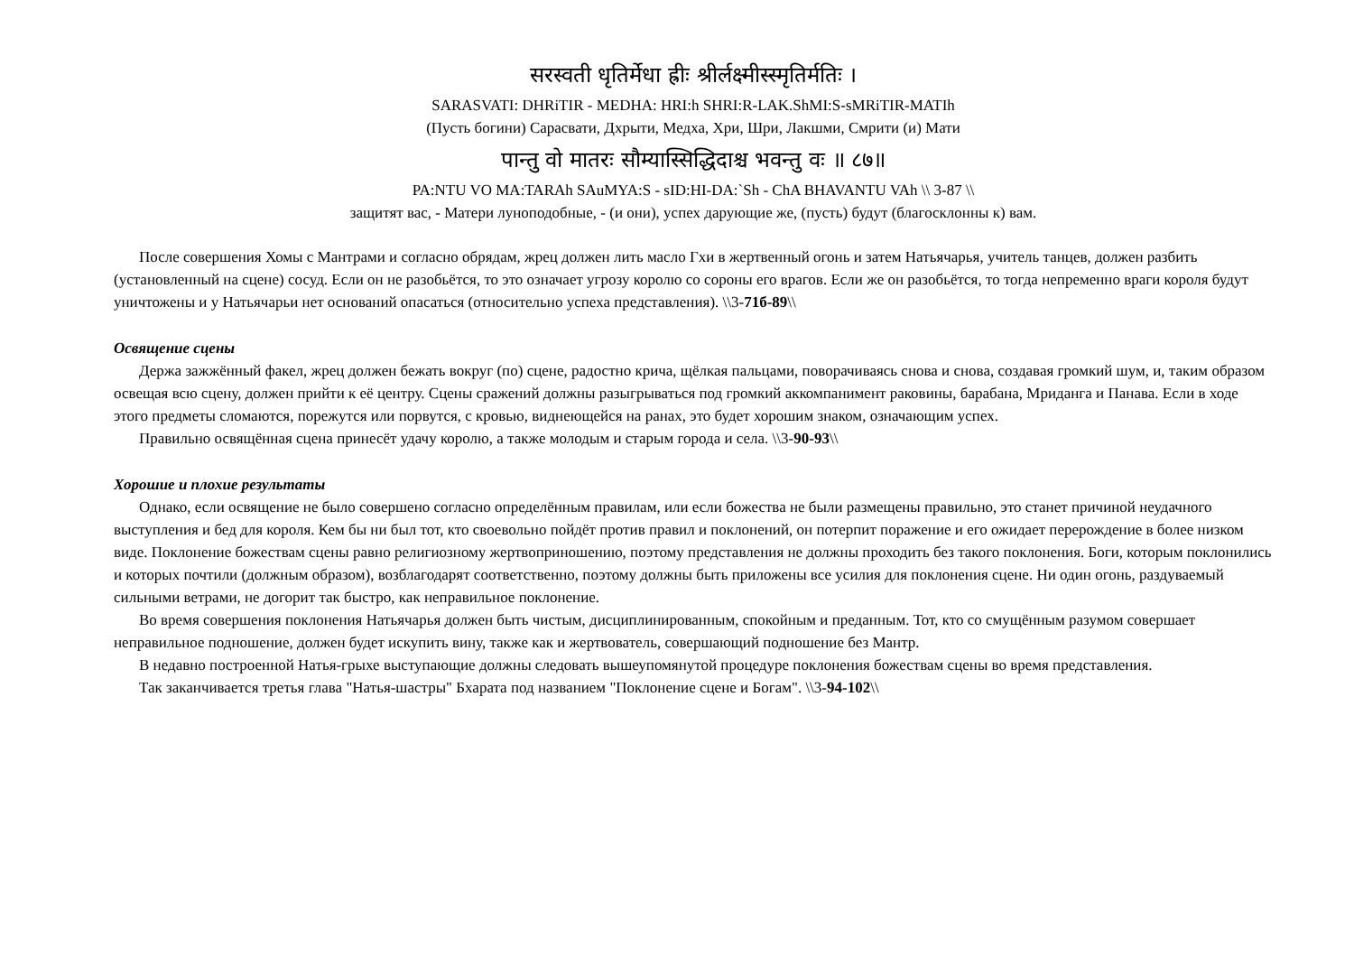सरस्वती धृतिर्मेधा ह्रीः श्रीर्लक्ष्मीस्स्मृतिर्मतिः ।
SARASVATI: DHRiTIR - MEDHA: HRI:h SHRI:R-LAK.ShMI:S-sMRiTIR-MATIh
(Пусть богини) Сарасвати, Дхрыти, Медха, Хри, Шри, Лакшми, Смрити (и) Мати
पान्तु वो मातरः सौम्यास्सिद्धिदाश्च भवन्तु वः ॥ ८७॥
PA:NTU VO MA:TARAh SAuMYA:S - sID:HI-DA:`Sh - ChA BHAVANTU VAh \\ 3-87 \\
защитят вас, - Матери луноподобные, - (и они), успех дарующие же, (пусть) будут (благосклонны к) вам.
После совершения Хомы с Мантрами и согласно обрядам, жрец должен лить масло Гхи в жертвенный огонь и затем Натьячарья, учитель танцев, должен разбить (установленный на сцене) сосуд. Если он не разобьётся, то это означает угрозу королю со сороны его врагов. Если же он разобьётся, то тогда непременно враги короля будут уничтожены и у Натьячарьи нет оснований опасаться (относительно успеха представления). \\3-71б-89\\
Освящение сцены
Держа зажжённый факел, жрец должен бежать вокруг (по) сцене, радостно крича, щёлкая пальцами, поворачиваясь снова и снова, создавая громкий шум, и, таким образом освещая всю сцену, должен прийти к её центру. Сцены сражений должны разыгрываться под громкий аккомпанимент раковины, барабана, Мриданга и Панава. Если в ходе этого предметы сломаются, порежутся или порвутся, с кровью, виднеющейся на ранах, это будет хорошим знаком, означающим успех.
Правильно освящённая сцена принесёт удачу королю, а также молодым и старым города и села. \\3-90-93\\
Хорошие и плохие результаты
Однако, если освящение не было совершено согласно определённым правилам, или если божества не были размещены правильно, это станет причиной неудачного выступления и бед для короля. Кем бы ни был тот, кто своевольно пойдёт против правил и поклонений, он потерпит поражение и его ожидает перерождение в более низком виде. Поклонение божествам сцены равно религиозному жертвоприношению, поэтому представления не должны проходить без такого поклонения. Боги, которым поклонились и которых почтили (должным образом), возблагодарят соответственно, поэтому должны быть приложены все усилия для поклонения сцене. Ни один огонь, раздуваемый сильными ветрами, не догорит так быстро, как неправильное поклонение.
Во время совершения поклонения Натьячарья должен быть чистым, дисциплинированным, спокойным и преданным. Тот, кто со смущённым разумом совершает неправильное подношение, должен будет искупить вину, также как и жертвователь, совершающий подношение без Мантр.
В недавно построенной Натья-грыхе выступающие должны следовать вышеупомянутой процедуре поклонения божествам сцены во время представления.
Так заканчивается третья глава "Натья-шастры" Бхарата под названием "Поклонение сцене и Богам". \\3-94-102\\